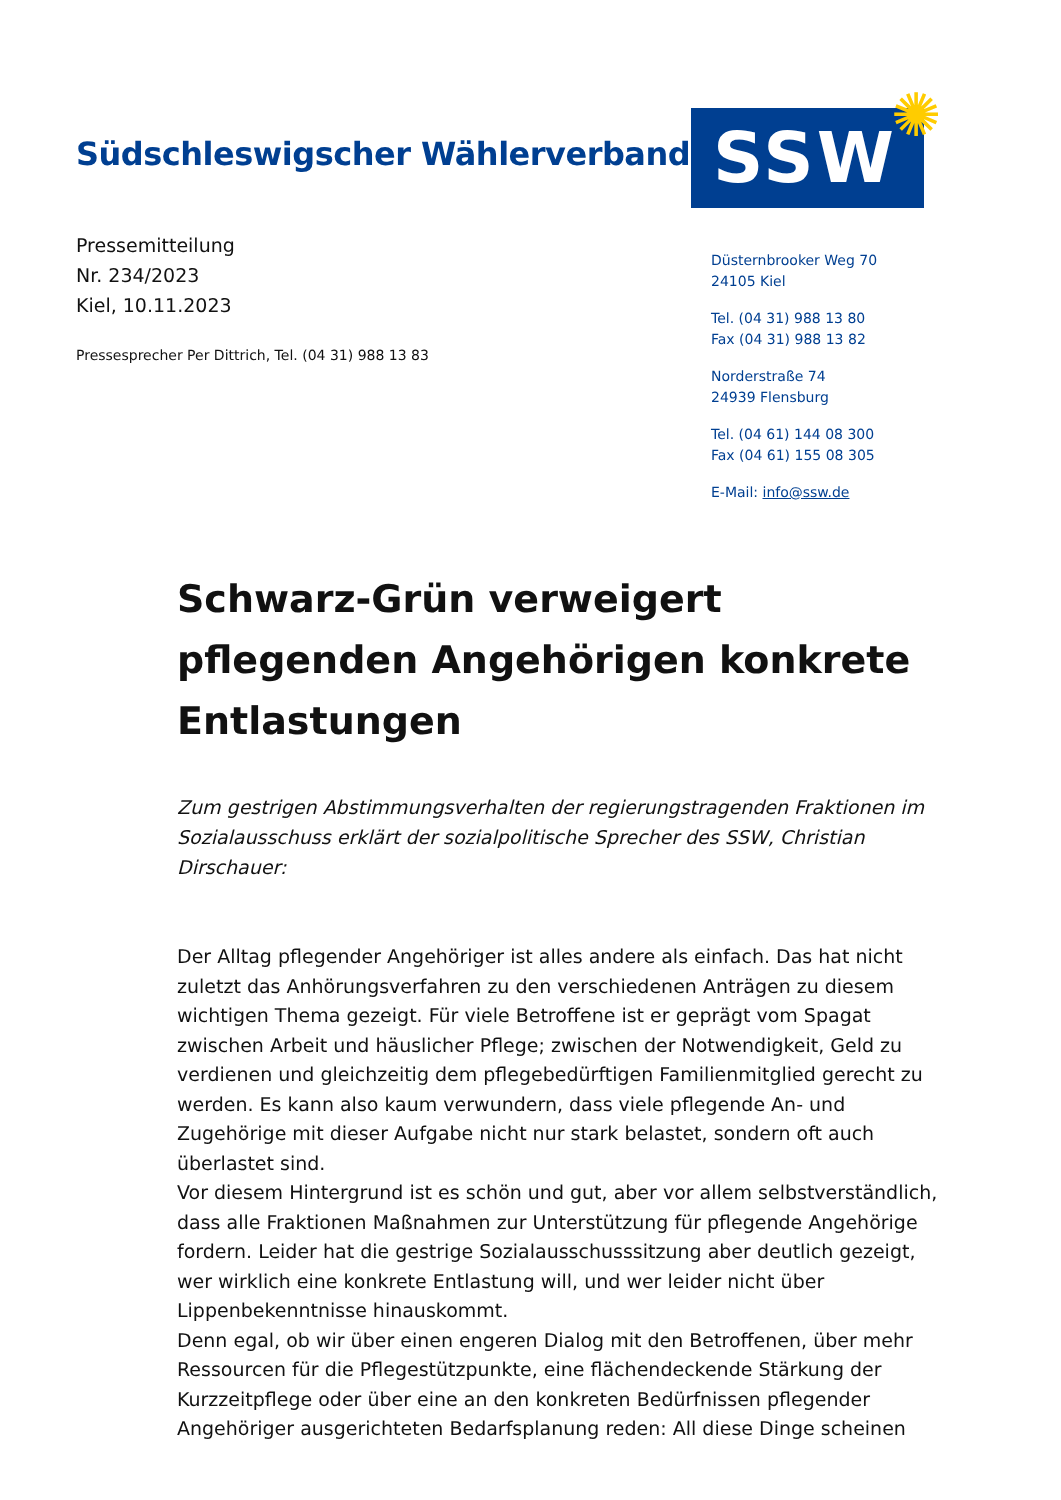Südschleswigscher Wählerverband
SSW ✺
Pressemitteilung
Nr. 234/2023
Kiel, 10.11.2023
Pressesprecher Per Dittrich, Tel. (04 31) 988 13 83
Düsternbrooker Weg 70
24105 Kiel
Tel. (04 31) 988 13 80
Fax (04 31) 988 13 82
Norderstraße 74
24939 Flensburg
Tel. (04 61) 144 08 300
Fax (04 61) 155 08 305
E-Mail: info@ssw.de
Schwarz-Grün verweigert pflegenden Angehörigen konkrete Entlastungen
Zum gestrigen Abstimmungsverhalten der regierungstragenden Fraktionen im Sozialausschuss erklärt der sozialpolitische Sprecher des SSW, Christian Dirschauer:
Der Alltag pflegender Angehöriger ist alles andere als einfach. Das hat nicht zuletzt das Anhörungsverfahren zu den verschiedenen Anträgen zu diesem wichtigen Thema gezeigt. Für viele Betroffene ist er geprägt vom Spagat zwischen Arbeit und häuslicher Pflege; zwischen der Notwendigkeit, Geld zu verdienen und gleichzeitig dem pflegebedürftigen Familienmitglied gerecht zu werden. Es kann also kaum verwundern, dass viele pflegende An- und Zugehörige mit dieser Aufgabe nicht nur stark belastet, sondern oft auch überlastet sind.
Vor diesem Hintergrund ist es schön und gut, aber vor allem selbstverständlich, dass alle Fraktionen Maßnahmen zur Unterstützung für pflegende Angehörige fordern. Leider hat die gestrige Sozialausschusssitzung aber deutlich gezeigt, wer wirklich eine konkrete Entlastung will, und wer leider nicht über Lippenbekenntnisse hinauskommt.
Denn egal, ob wir über einen engeren Dialog mit den Betroffenen, über mehr Ressourcen für die Pflegestützpunkte, eine flächendeckende Stärkung der Kurzzeitpflege oder über eine an den konkreten Bedürfnissen pflegender Angehöriger ausgerichteten Bedarfsplanung reden: All diese Dinge scheinen